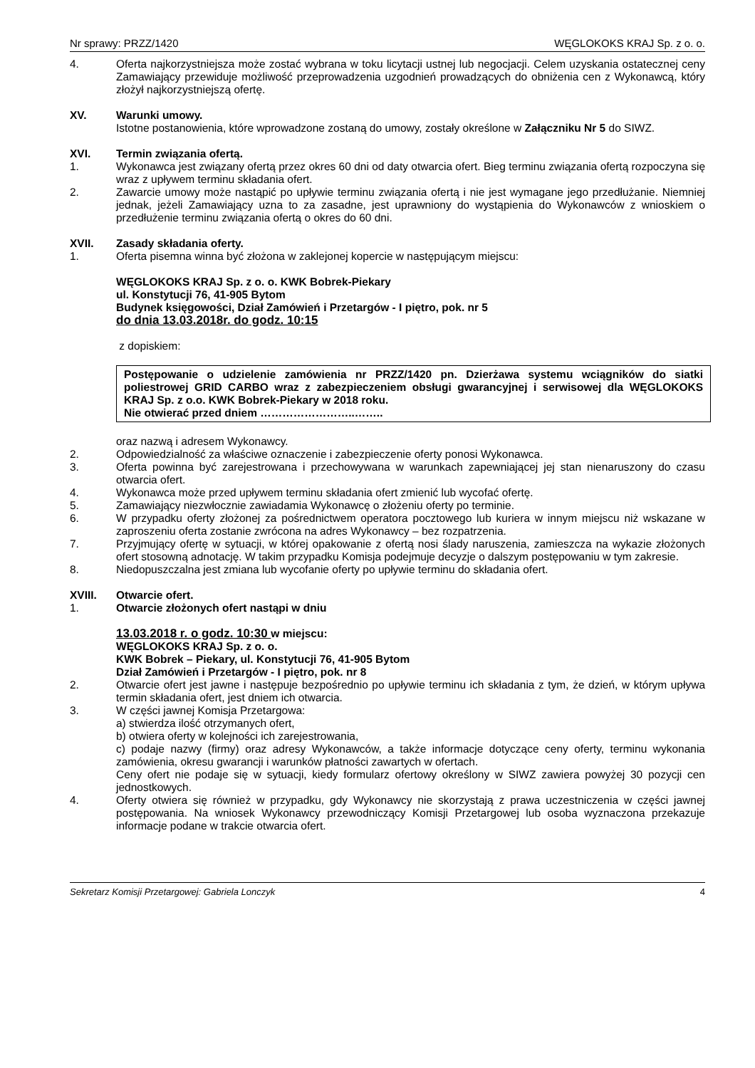Nr sprawy: PRZZ/1420 WĘGLOKOKS KRAJ Sp. z o. o.
4. Oferta najkorzystniejsza może zostać wybrana w toku licytacji ustnej lub negocjacji. Celem uzyskania ostatecznej ceny Zamawiający przewiduje możliwość przeprowadzenia uzgodnień prowadzących do obniżenia cen z Wykonawcą, który złożył najkorzystniejszą ofertę.
XV. Warunki umowy.
Istotne postanowienia, które wprowadzone zostaną do umowy, zostały określone w Załączniku Nr 5 do SIWZ.
XVI. Termin związania ofertą.
1. Wykonawca jest związany ofertą przez okres 60 dni od daty otwarcia ofert. Bieg terminu związania ofertą rozpoczyna się wraz z upływem terminu składania ofert.
2. Zawarcie umowy może nastąpić po upływie terminu związania ofertą i nie jest wymagane jego przedłużanie. Niemniej jednak, jeżeli Zamawiający uzna to za zasadne, jest uprawniony do wystąpienia do Wykonawców z wnioskiem o przedłużenie terminu związania ofertą o okres do 60 dni.
XVII. Zasady składania oferty.
1. Oferta pisemna winna być złożona w zaklejonej kopercie w następującym miejscu:
WĘGLOKOKS KRAJ Sp. z o. o. KWK Bobrek-Piekary
ul. Konstytucji 76, 41-905 Bytom
Budynek księgowości, Dział Zamówień i Przetargów - I piętro, pok. nr 5
do dnia 13.03.2018r. do godz. 10:15
z dopiskiem:
Postępowanie o udzielenie zamówienia nr PRZZ/1420 pn. Dzierżawa systemu wciągników do siatki poliestrowej GRID CARBO wraz z zabezpieczeniem obsługi gwarancyjnej i serwisowej dla WĘGLOKOKS KRAJ Sp. z o.o. KWK Bobrek-Piekary w 2018 roku.
Nie otwierać przed dniem ……………………..……..
oraz nazwą i adresem Wykonawcy.
2. Odpowiedzialność za właściwe oznaczenie i zabezpieczenie oferty ponosi Wykonawca.
3. Oferta powinna być zarejestrowana i przechowywana w warunkach zapewniającej jej stan nienaruszony do czasu otwarcia ofert.
4. Wykonawca może przed upływem terminu składania ofert zmienić lub wycofać ofertę.
5. Zamawiający niezwłocznie zawiadamia Wykonawcę o złożeniu oferty po terminie.
6. W przypadku oferty złożonej za pośrednictwem operatora pocztowego lub kuriera w innym miejscu niż wskazane w zaproszeniu oferta zostanie zwrócona na adres Wykonawcy – bez rozpatrzenia.
7. Przyjmujący ofertę w sytuacji, w której opakowanie z ofertą nosi ślady naruszenia, zamieszcza na wykazie złożonych ofert stosowną adnotację. W takim przypadku Komisja podejmuje decyzje o dalszym postępowaniu w tym zakresie.
8. Niedopuszczalna jest zmiana lub wycofanie oferty po upływie terminu do składania ofert.
XVIII. Otwarcie ofert.
1. Otwarcie złożonych ofert nastąpi w dniu
13.03.2018 r. o godz. 10:30 w miejscu:
WĘGLOKOKS KRAJ Sp. z o. o.
KWK Bobrek – Piekary, ul. Konstytucji 76, 41-905 Bytom
Dział Zamówień i Przetargów - I piętro, pok. nr 8
2. Otwarcie ofert jest jawne i następuje bezpośrednio po upływie terminu ich składania z tym, że dzień, w którym upływa termin składania ofert, jest dniem ich otwarcia.
3. W części jawnej Komisja Przetargowa:
a) stwierdza ilość otrzymanych ofert,
b) otwiera oferty w kolejności ich zarejestrowania,
c) podaje nazwy (firmy) oraz adresy Wykonawców, a także informacje dotyczące ceny oferty, terminu wykonania zamówienia, okresu gwarancji i warunków płatności zawartych w ofertach.
Ceny ofert nie podaje się w sytuacji, kiedy formularz ofertowy określony w SIWZ zawiera powyżej 30 pozycji cen jednostkowych.
4. Oferty otwiera się również w przypadku, gdy Wykonawcy nie skorzystają z prawa uczestniczenia w części jawnej postępowania. Na wniosek Wykonawcy przewodniczący Komisji Przetargowej lub osoba wyznaczona przekazuje informacje podane w trakcie otwarcia ofert.
Sekretarz Komisji Przetargowej: Gabriela Lonczyk 4